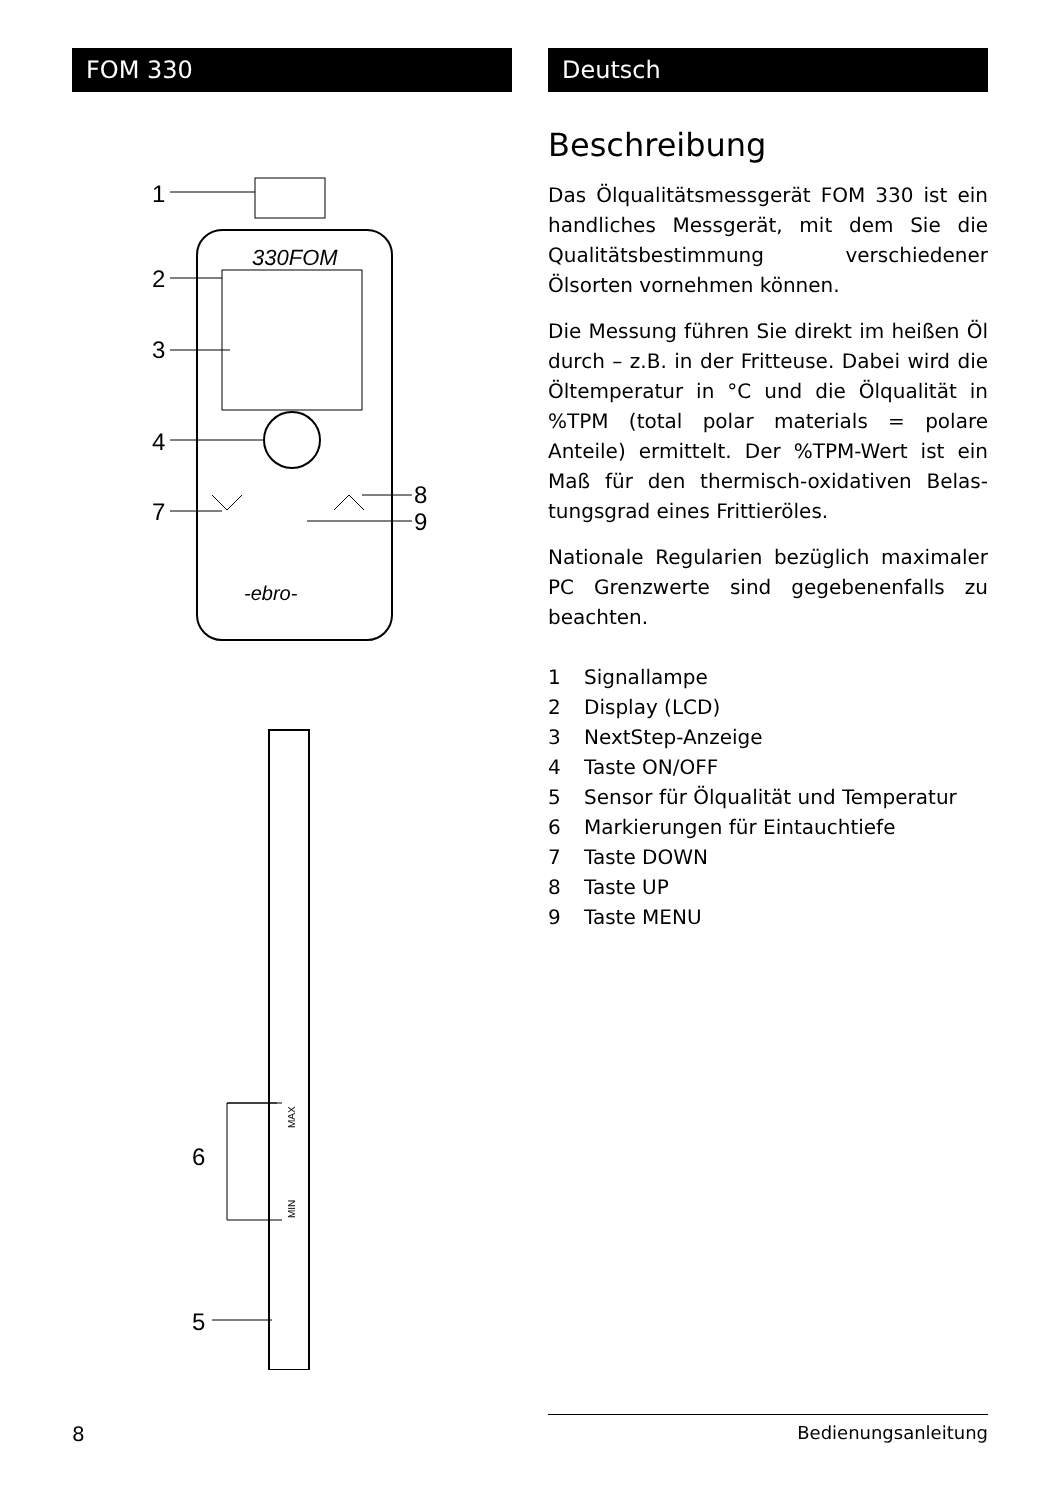FOM 330 Deutsch
330FOM
-ebro-
1
2
3
4
7
8
9
MAX
MIN
6
5
Beschreibung
Das Ölqualitätsmessgerät FOM 330 ist ein handliches Messgerät, mit dem Sie die Qualitätsbestimmung verschiedener Ölsorten vornehmen können.
Die Messung führen Sie direkt im heißen Öl durch – z.B. in der Fritteuse. Dabei wird die Öltemperatur in °C und die Ölqualität in %TPM (total polar materials = polare Anteile) ermittelt. Der %TPM-Wert ist ein Maß für den thermisch-oxidativen Belas­tungsgrad eines Frittieröles.
Nationale Regularien bezüglich maxima­ler PC Grenzwerte sind gegebenenfalls zu beachten.
1 Signallampe
2 Display (LCD)
3 NextStep-Anzeige
4 Taste ON/OFF
5 Sensor für Ölqualität und Temperatur
6 Markierungen für Eintauchtiefe
7 Taste DOWN
8 Taste UP
9 Taste MENU
8 Bedienungsanleitung